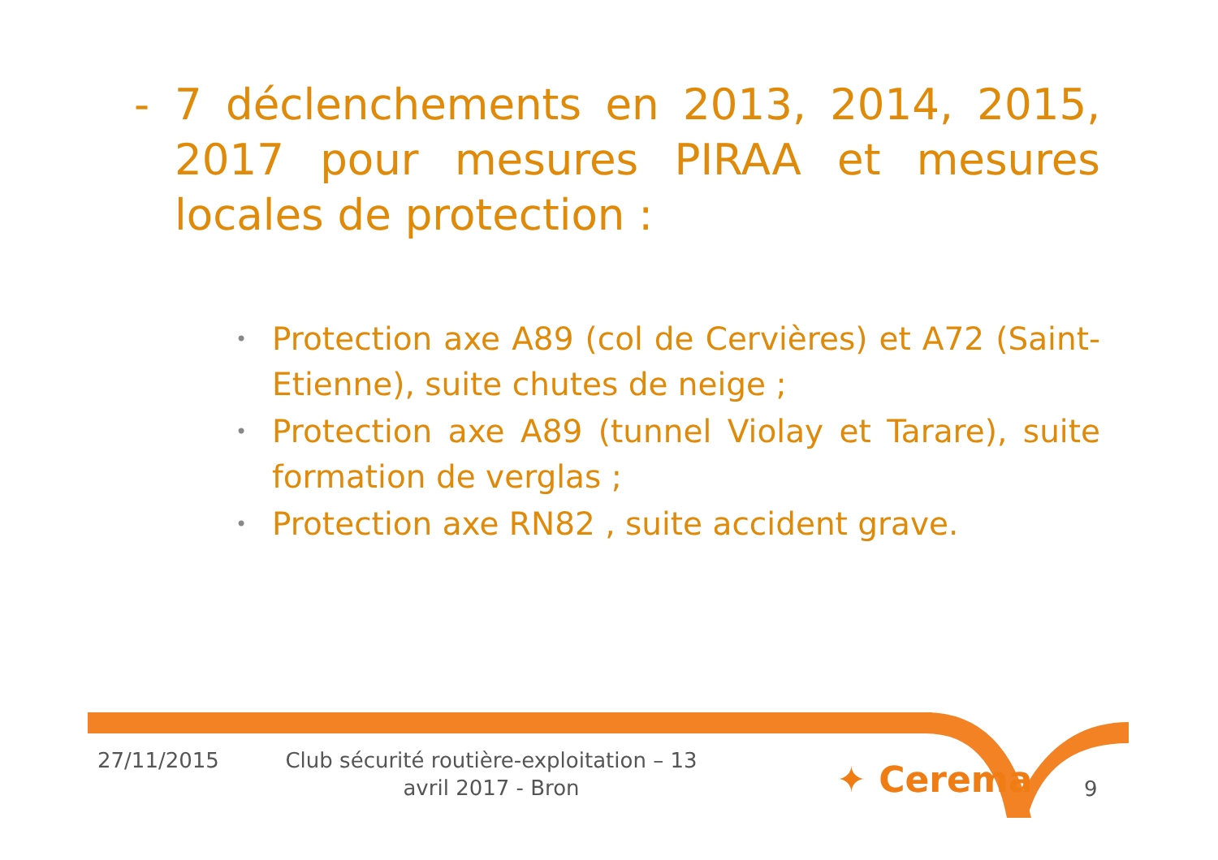- 7 déclenchements en 2013, 2014, 2015, 2017 pour mesures PIRAA et mesures locales de protection :
• Protection axe A89 (col de Cervières) et A72 (Saint-Etienne), suite chutes de neige ;
• Protection axe A89 (tunnel Violay et Tarare), suite formation de verglas ;
• Protection axe RN82 , suite accident grave.
27/11/2015
Club sécurité routière-exploitation – 13 avril 2017 - Bron
✦ Cerema 9